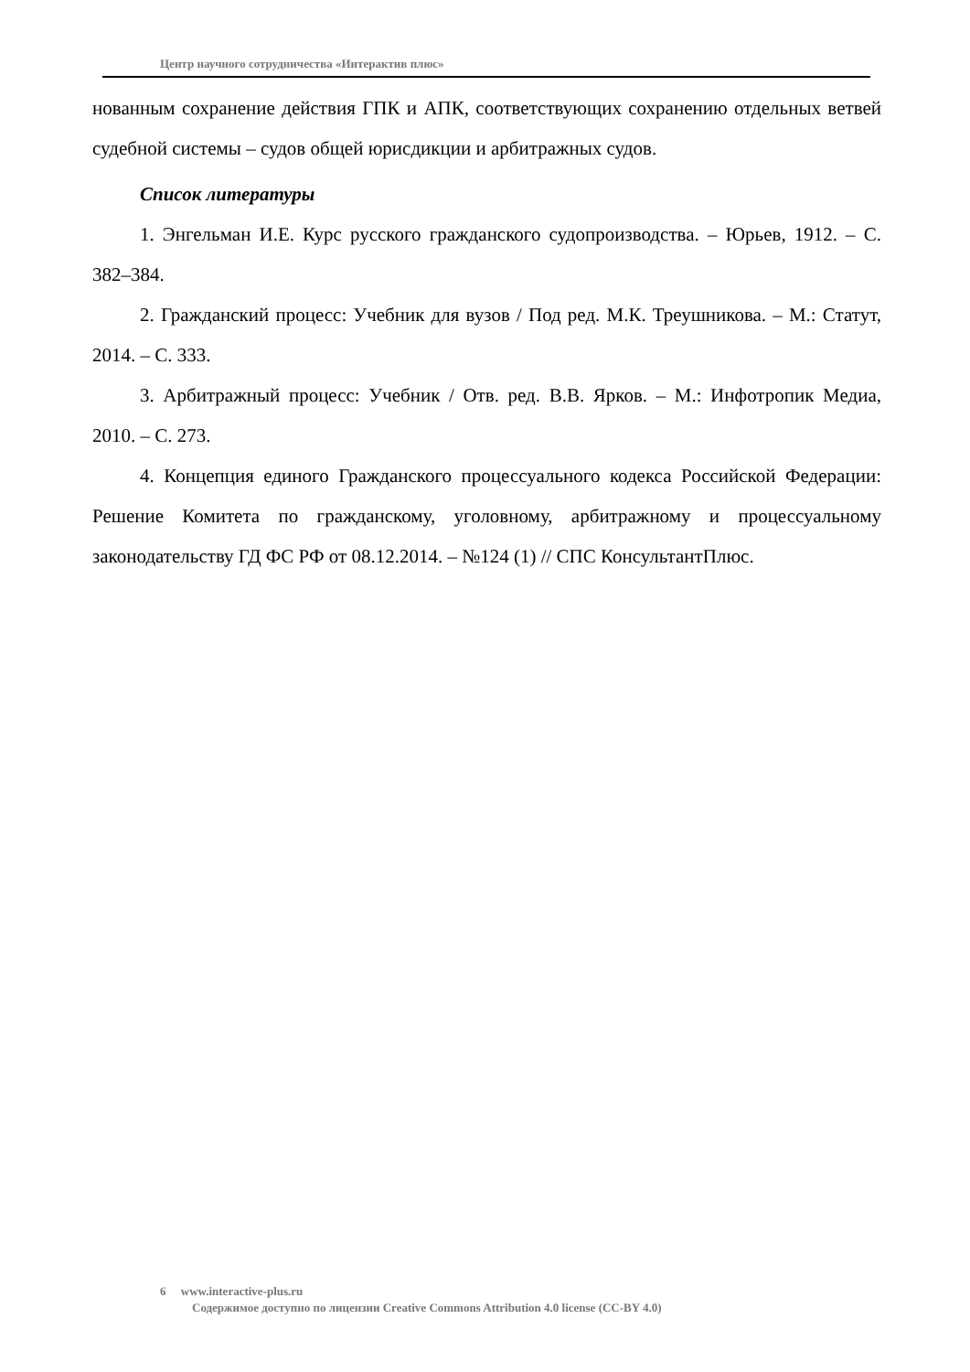Центр научного сотрудничества «Интерактив плюс»
нованным сохранение действия ГПК и АПК, соответствующих сохранению отдельных ветвей судебной системы – судов общей юрисдикции и арбитражных судов.
Список литературы
1. Энгельман И.Е. Курс русского гражданского судопроизводства. – Юрьев, 1912. – С. 382–384.
2. Гражданский процесс: Учебник для вузов / Под ред. М.К. Треушникова. – М.: Статут, 2014. – С. 333.
3. Арбитражный процесс: Учебник / Отв. ред. В.В. Ярков. – М.: Инфотропик Медиа, 2010. – С. 273.
4. Концепция единого Гражданского процессуального кодекса Российской Федерации: Решение Комитета по гражданскому, уголовному, арбитражному и процессуальному законодательству ГД ФС РФ от 08.12.2014. – №124 (1) // СПС КонсультантПлюс.
6 www.interactive-plus.ru
Содержимое доступно по лицензии Creative Commons Attribution 4.0 license (CC-BY 4.0)